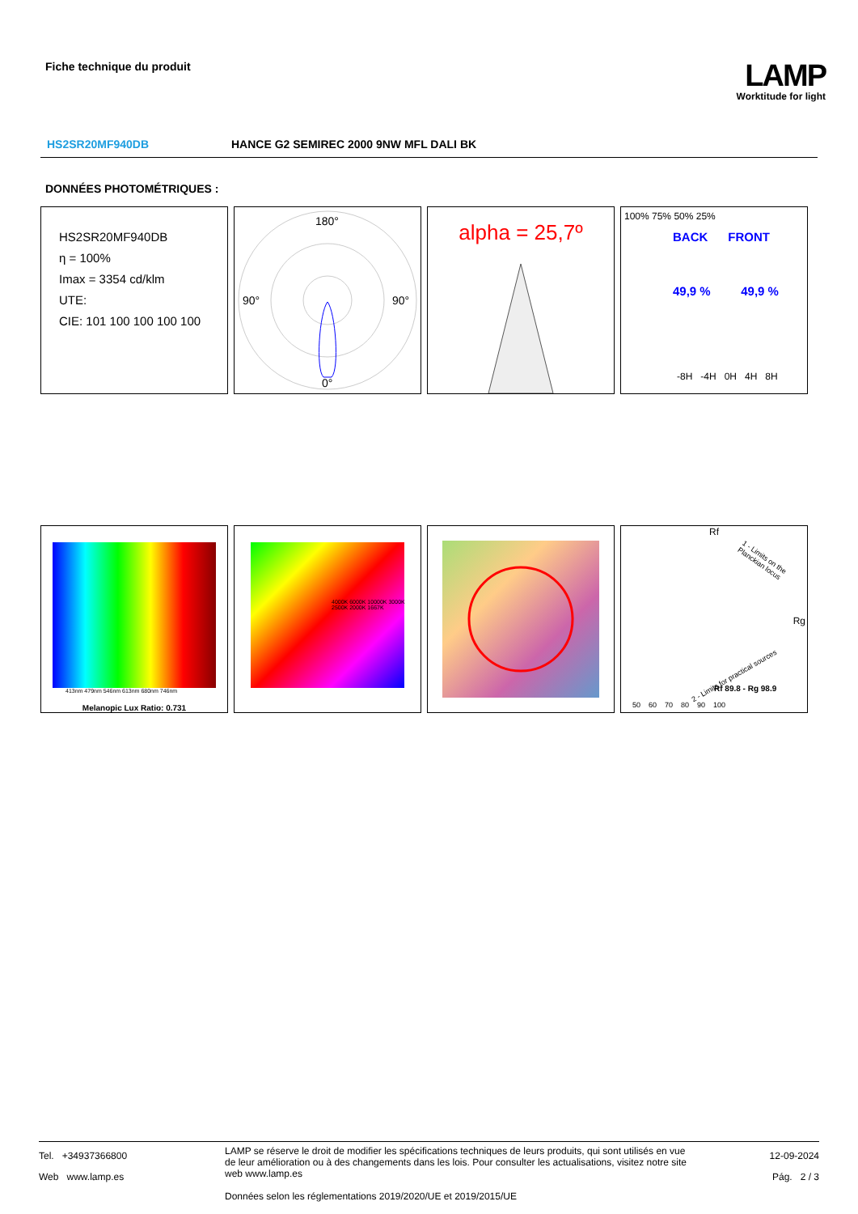Fiche technique du produit
LAMP
Worktitude for light
HS2SR20MF940DB HANCE G2 SEMIREC 2000 9NW MFL DALI BK
DONNÉES PHOTOMÉTRIQUES :
HS2SR20MF940DB
η = 100%
Imax = 3354 cd/klm
UTE:
CIE: 101 100 100 100 100
180°
90°
90°
0°
alpha = 25,7º
100% 75% 50% 25%
BACK FRONT
49,9 % 49,9 %
-8H -4H 0H 4H 8H
413nm 479nm 546nm 613nm 680nm 746nm
Melanopic Lux Ratio: 0.731
4000K 6000K 10000K 3000K 2500K 2000K 1667K
Rf
Rg
1 - Limits on the Planckian locus
2 - Limits for practical sources
Rf 89.8 - Rg 98.9
50 60 70 80 90 100
Tel. +34937366800
Web www.lamp.es
LAMP se réserve le droit de modifier les spécifications techniques de leurs produits, qui sont utilisés en vue de leur amélioration ou à des changements dans les lois. Pour consulter les actualisations, visitez notre site web www.lamp.es
Données selon les réglementations 2019/2020/UE et 2019/2015/UE
12-09-2024
Pág. 2 / 3